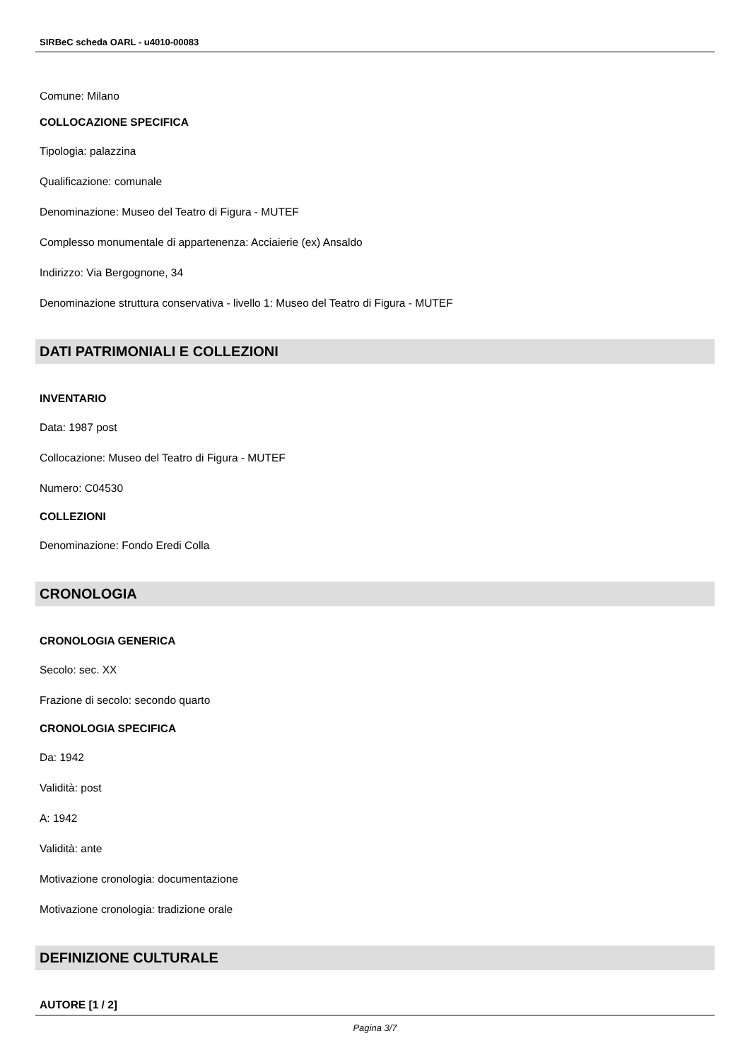SIRBeC scheda OARL - u4010-00083
Comune: Milano
COLLOCAZIONE SPECIFICA
Tipologia: palazzina
Qualificazione: comunale
Denominazione: Museo del Teatro di Figura - MUTEF
Complesso monumentale di appartenenza: Acciaierie (ex) Ansaldo
Indirizzo: Via Bergognone, 34
Denominazione struttura conservativa - livello 1: Museo del Teatro di Figura - MUTEF
DATI PATRIMONIALI E COLLEZIONI
INVENTARIO
Data: 1987 post
Collocazione: Museo del Teatro di Figura - MUTEF
Numero: C04530
COLLEZIONI
Denominazione: Fondo Eredi Colla
CRONOLOGIA
CRONOLOGIA GENERICA
Secolo: sec. XX
Frazione di secolo: secondo quarto
CRONOLOGIA SPECIFICA
Da: 1942
Validità: post
A: 1942
Validità: ante
Motivazione cronologia: documentazione
Motivazione cronologia: tradizione orale
DEFINIZIONE CULTURALE
AUTORE [1 / 2]
Pagina 3/7